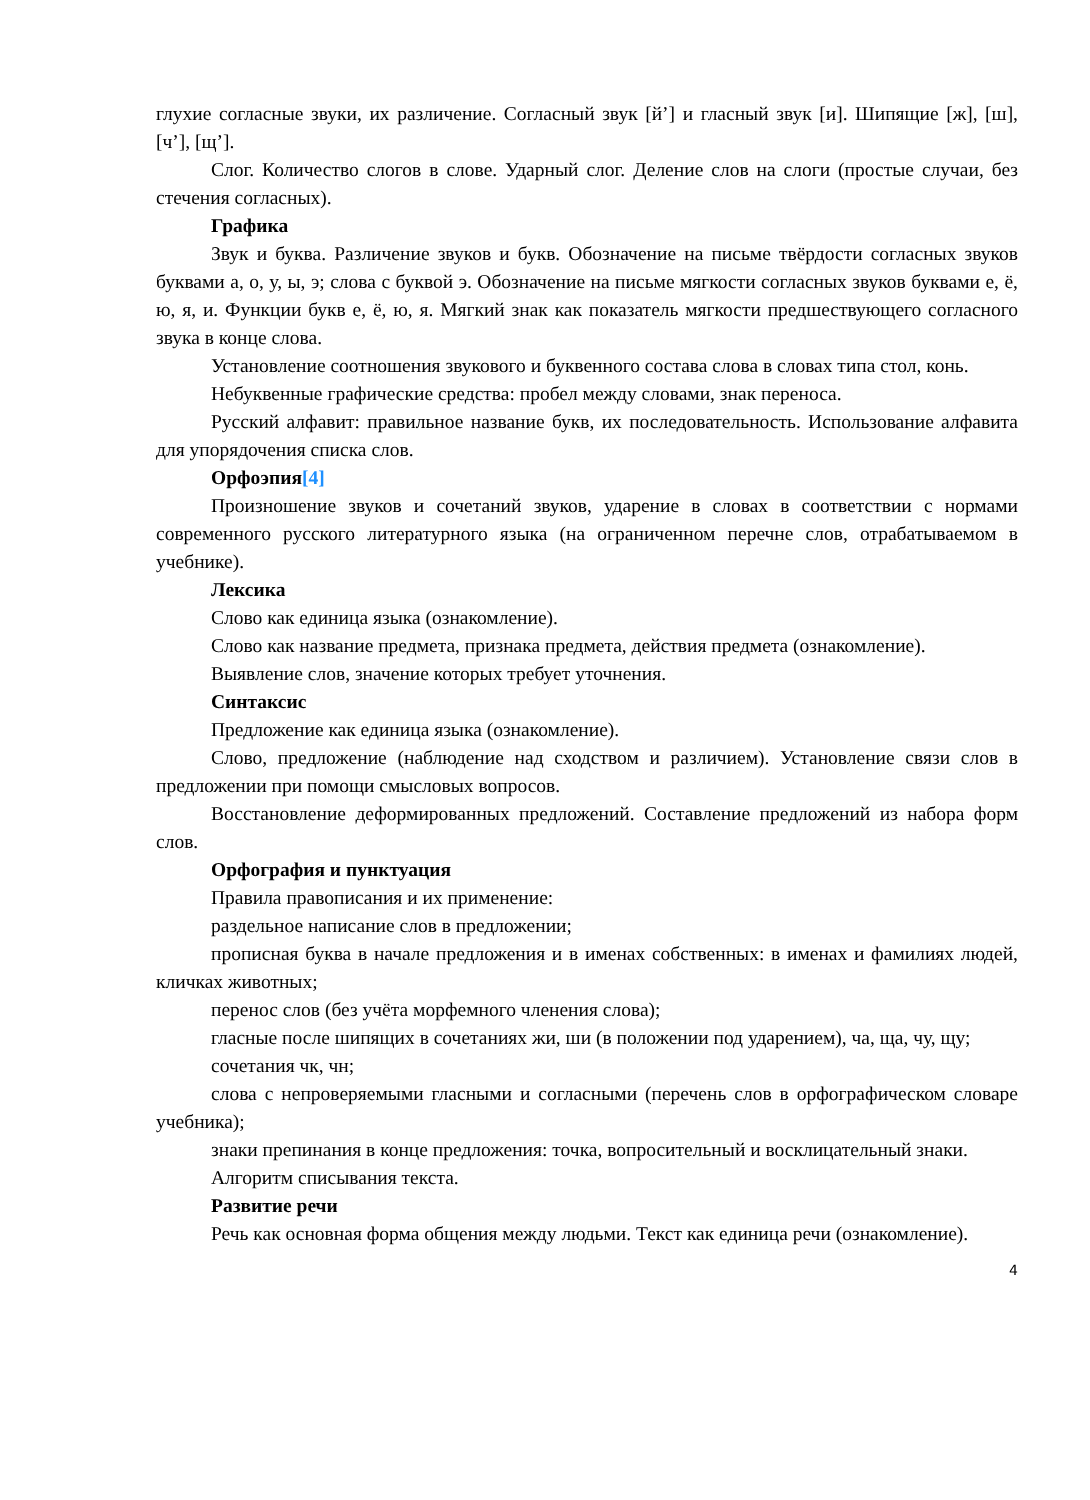глухие согласные звуки, их различение. Согласный звук [й’] и гласный звук [и]. Шипящие [ж], [ш], [ч’], [щ’].
Слог. Количество слогов в слове. Ударный слог. Деление слов на слоги (простые случаи, без стечения согласных).
Графика
Звук и буква. Различение звуков и букв. Обозначение на письме твёрдости согласных звуков буквами а, о, у, ы, э; слова с буквой э. Обозначение на письме мягкости согласных звуков буквами е, ё, ю, я, и. Функции букв е, ё, ю, я. Мягкий знак как показатель мягкости предшествующего согласного звука в конце слова.
Установление соотношения звукового и буквенного состава слова в словах типа стол, конь.
Небуквенные графические средства: пробел между словами, знак переноса.
Русский алфавит: правильное название букв, их последовательность. Использование алфавита для упорядочения списка слов.
Орфоэпия[4]
Произношение звуков и сочетаний звуков, ударение в словах в соответствии с нормами современного русского литературного языка (на ограниченном перечне слов, отрабатываемом в учебнике).
Лексика
Слово как единица языка (ознакомление).
Слово как название предмета, признака предмета, действия предмета (ознакомление).
Выявление слов, значение которых требует уточнения.
Синтаксис
Предложение как единица языка (ознакомление).
Слово, предложение (наблюдение над сходством и различием). Установление связи слов в предложении при помощи смысловых вопросов.
Восстановление деформированных предложений. Составление предложений из набора форм слов.
Орфография и пунктуация
Правила правописания и их применение:
раздельное написание слов в предложении;
прописная буква в начале предложения и в именах собственных: в именах и фамилиях людей, кличках животных;
перенос слов (без учёта морфемного членения слова);
гласные после шипящих в сочетаниях жи, ши (в положении под ударением), ча, ща, чу, щу;
сочетания чк, чн;
слова с непроверяемыми гласными и согласными (перечень слов в орфографическом словаре учебника);
знаки препинания в конце предложения: точка, вопросительный и восклицательный знаки.
Алгоритм списывания текста.
Развитие речи
Речь как основная форма общения между людьми. Текст как единица речи (ознакомление).
4